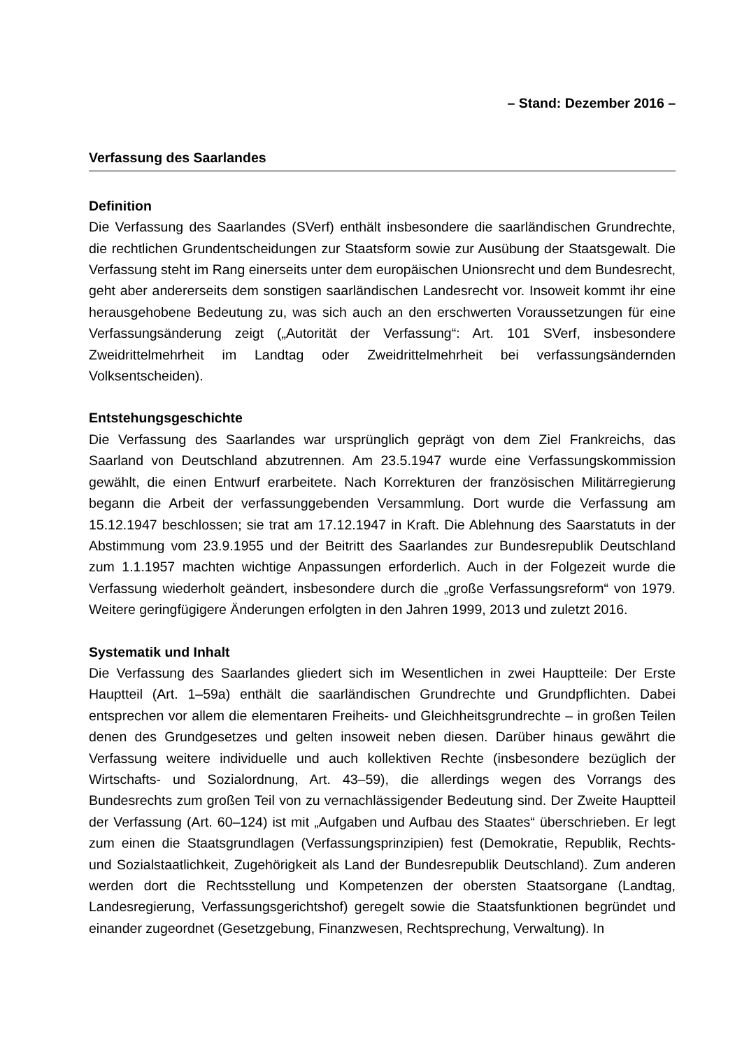– Stand: Dezember 2016 –
Verfassung des Saarlandes
Definition
Die Verfassung des Saarlandes (SVerf) enthält insbesondere die saarländischen Grundrechte, die rechtlichen Grundentscheidungen zur Staatsform sowie zur Ausübung der Staatsgewalt. Die Verfassung steht im Rang einerseits unter dem europäischen Unionsrecht und dem Bundesrecht, geht aber andererseits dem sonstigen saarländischen Landesrecht vor. Insoweit kommt ihr eine herausgehobene Bedeutung zu, was sich auch an den erschwerten Voraussetzungen für eine Verfassungsänderung zeigt („Autorität der Verfassung“: Art. 101 SVerf, insbesondere Zweidrittelmehrheit im Landtag oder Zweidrittelmehrheit bei verfassungsändernden Volksentscheiden).
Entstehungsgeschichte
Die Verfassung des Saarlandes war ursprünglich geprägt von dem Ziel Frankreichs, das Saarland von Deutschland abzutrennen. Am 23.5.1947 wurde eine Verfassungskommission gewählt, die einen Entwurf erarbeitete. Nach Korrekturen der französischen Militärregierung begann die Arbeit der verfassunggebenden Versammlung. Dort wurde die Verfassung am 15.12.1947 beschlossen; sie trat am 17.12.1947 in Kraft. Die Ablehnung des Saarstatuts in der Abstimmung vom 23.9.1955 und der Beitritt des Saarlandes zur Bundesrepublik Deutschland zum 1.1.1957 machten wichtige Anpassungen erforderlich. Auch in der Folgezeit wurde die Verfassung wiederholt geändert, insbesondere durch die „große Verfassungsreform“ von 1979. Weitere geringfügigere Änderungen erfolgten in den Jahren 1999, 2013 und zuletzt 2016.
Systematik und Inhalt
Die Verfassung des Saarlandes gliedert sich im Wesentlichen in zwei Hauptteile: Der Erste Hauptteil (Art. 1–59a) enthält die saarländischen Grundrechte und Grundpflichten. Dabei entsprechen vor allem die elementaren Freiheits- und Gleichheitsgrundrechte – in großen Teilen denen des Grundgesetzes und gelten insoweit neben diesen. Darüber hinaus gewährt die Verfassung weitere individuelle und auch kollektiven Rechte (insbesondere bezüglich der Wirtschafts- und Sozialordnung, Art. 43–59), die allerdings wegen des Vorrangs des Bundesrechts zum großen Teil von zu vernachlässigender Bedeutung sind. Der Zweite Hauptteil der Verfassung (Art. 60–124) ist mit „Aufgaben und Aufbau des Staates“ überschrieben. Er legt zum einen die Staatsgrundlagen (Verfassungsprinzipien) fest (Demokratie, Republik, Rechts- und Sozialstaatlichkeit, Zugehörigkeit als Land der Bundesrepublik Deutschland). Zum anderen werden dort die Rechtsstellung und Kompetenzen der obersten Staatsorgane (Landtag, Landesregierung, Verfassungsgerichtshof) geregelt sowie die Staatsfunktionen begründet und einander zugeordnet (Gesetzgebung, Finanzwesen, Rechtsprechung, Verwaltung). In